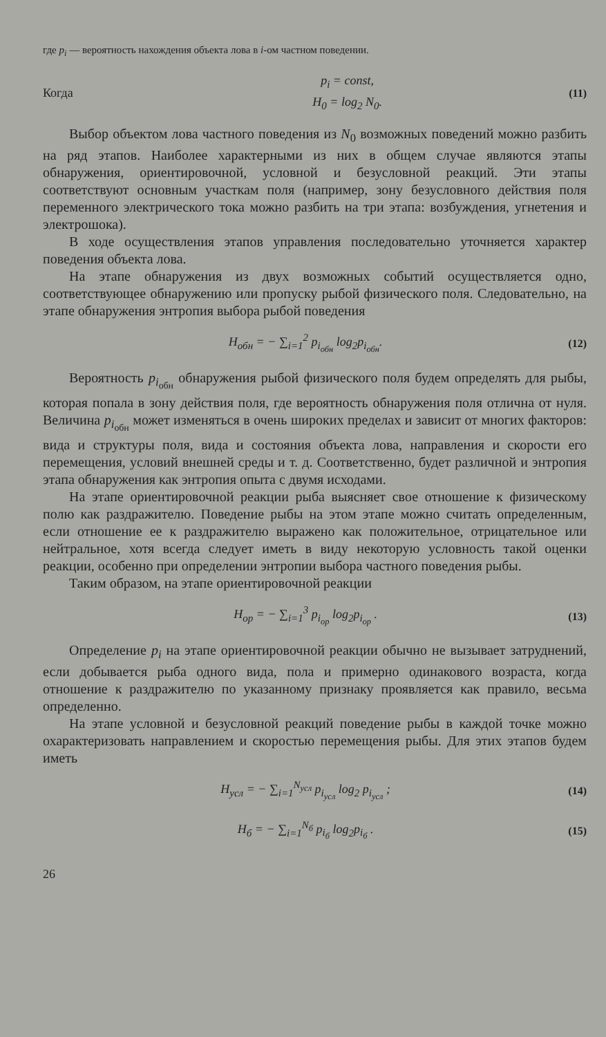где p<sub>i</sub> — вероятность нахождения объекта лова в i-ом частном поведении.
Когда p<sub>i</sub> = const,
H<sub>0</sub> = log<sub>2</sub> N<sub>0</sub>. (11)
Выбор объектом лова частного поведения из N<sub>0</sub> возможных поведений можно разбить на ряд этапов. Наиболее характерными из них в общем случае являются этапы обнаружения, ориентировочной, условной и безусловной реакций. Эти этапы соответствуют основным участкам поля (например, зону безусловного действия поля переменного электрического тока можно разбить на три этапа: возбуждения, угнетения и электрошока).
В ходе осуществления этапов управления последовательно уточняется характер поведения объекта лова.
На этапе обнаружения из двух возможных событий осуществляется одно, соответствующее обнаружению или пропуску рыбой физического поля. Следовательно, на этапе обнаружения энтропия выбора рыбой поведения
H<sub>обн</sub> = − ∑<sub>i=1</sub><sup>2</sup> p<sub>i<sub>обн</sub></sub> log<sub>2</sub>p<sub>i<sub>обн</sub></sub>. (12)
Вероятность p<sub>i<sub>обн</sub></sub> обнаружения рыбой физического поля будем определять для рыбы, которая попала в зону действия поля, где вероятность обнаружения поля отлична от нуля. Величина p<sub>i<sub>обн</sub></sub> может изменяться в очень широких пределах и зависит от многих факторов: вида и структуры поля, вида и состояния объекта лова, направления и скорости его перемещения, условий внешней среды и т. д. Соответственно, будет различной и энтропия этапа обнаружения как энтропия опыта с двумя исходами.
На этапе ориентировочной реакции рыба выясняет свое отношение к физическому полю как раздражителю. Поведение рыбы на этом этапе можно считать определенным, если отношение ее к раздражителю выражено как положительное, отрицательное или нейтральное, хотя всегда следует иметь в виду некоторую условность такой оценки реакции, особенно при определении энтропии выбора частного поведения рыбы.
Таким образом, на этапе ориентировочной реакции
H<sub>ор</sub> = − ∑<sub>i=1</sub><sup>3</sup> p<sub>i<sub>ор</sub></sub> log<sub>2</sub>p<sub>i<sub>ор</sub></sub> . (13)
Определение p<sub>i</sub> на этапе ориентировочной реакции обычно не вызывает затруднений, если добывается рыба одного вида, пола и примерно одинакового возраста, когда отношение к раздражителю по указанному признаку проявляется как правило, весьма определенно.
На этапе условной и безусловной реакций поведение рыбы в каждой точке можно охарактеризовать направлением и скоростью перемещения рыбы. Для этих этапов будем иметь
H<sub>усл</sub> = − ∑<sub>i=1</sub><sup>N<sub>усл</sub></sup> p<sub>i<sub>усл</sub></sub> log<sub>2</sub> p<sub>i<sub>усл</sub></sub> ; (14)
H<sub>б</sub> = − ∑<sub>i=1</sub><sup>N<sub>б</sub></sup> p<sub>i<sub>б</sub></sub> log<sub>2</sub>p<sub>i<sub>б</sub></sub> . (15)
26